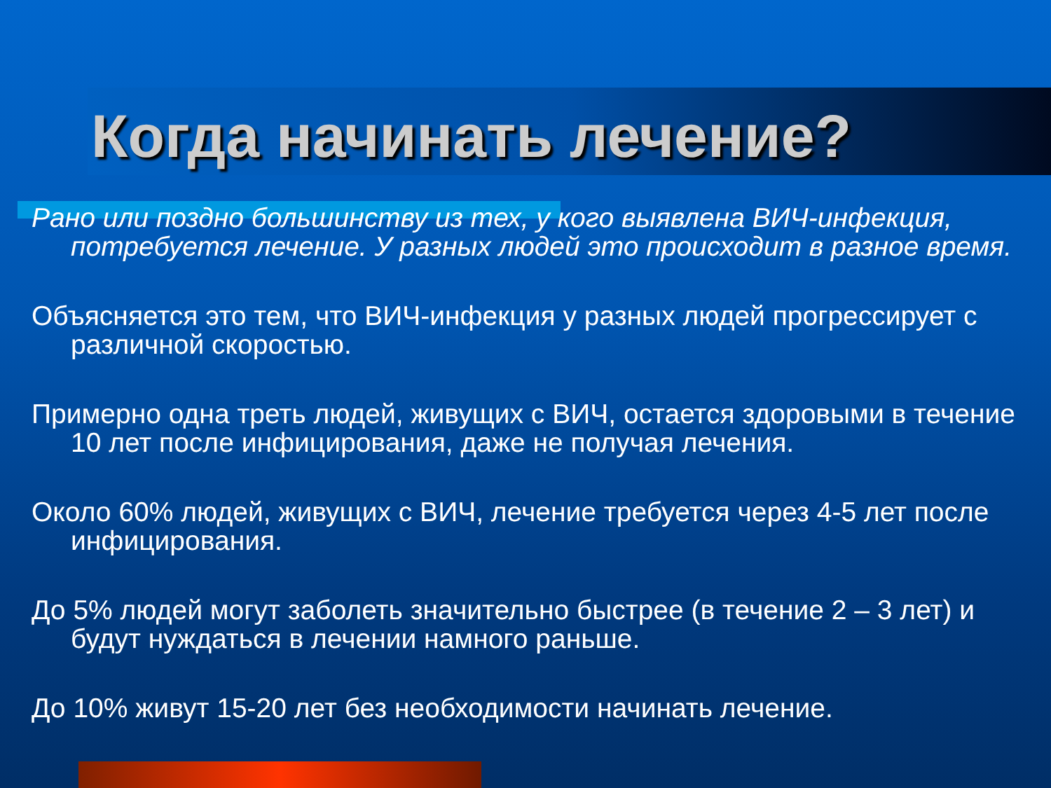Когда начинать лечение?
Рано или поздно большинству из тех, у кого выявлена ВИЧ-инфекция, потребуется лечение. У разных людей это происходит в разное время.
Объясняется это тем, что ВИЧ-инфекция у разных людей прогрессирует с различной скоростью.
Примерно одна треть людей, живущих с ВИЧ, остается здоровыми в течение 10 лет после инфицирования, даже не получая лечения.
Около 60% людей, живущих с ВИЧ, лечение требуется через 4-5 лет после инфицирования.
До 5% людей могут заболеть значительно быстрее (в течение 2 – 3 лет) и будут нуждаться в лечении намного раньше.
До 10% живут 15-20 лет без необходимости начинать лечение.